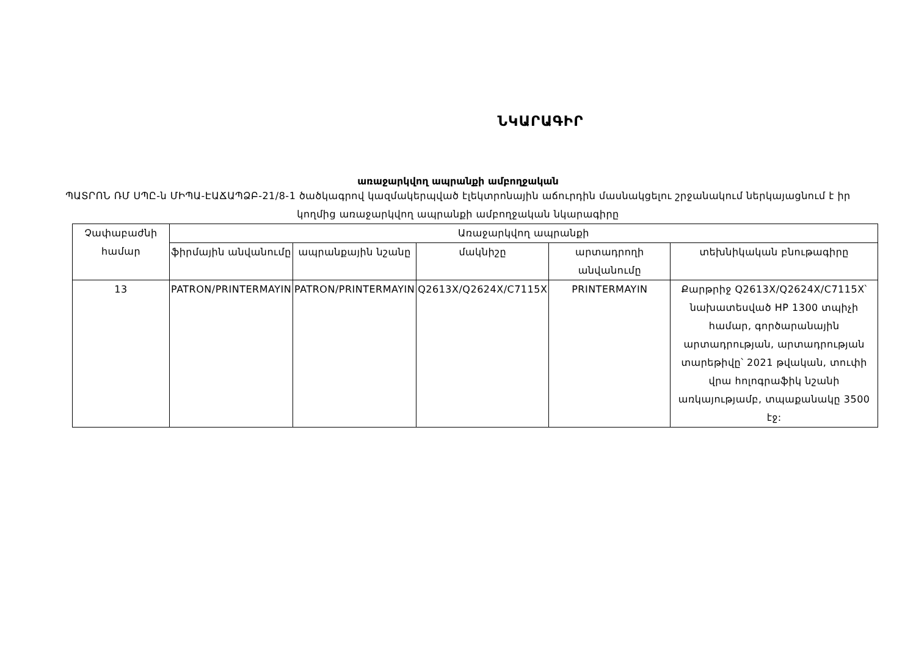ՆԿԱՐԱԳԻՐ
առաջարկվող ապրանքի ամբողջական
ՊԱՏՐՈՆ ՌՄ ՍՊԸ-ն ՄԻՊԱ-ԷԱՃԱՊՁԲ-21/8-1 ծածկագրով կազմակերպված էլեկտրոնային աճուրդին մասնակցելու շրջանակում ներկայացնում է իր կողմից առաջարկվող ապրանքի ամբողջական նկարագիրը
| Չափաբաժնի համար | Առաջարկվող ապրանքի | | | | |
| --- | --- | --- | --- | --- | --- |
| | ֆիրմային անվանումը | ապրանքային նշանը | մակնիշը | արտադրողի անվանումը | տեխնիկական բնութագիրը |
| 13 | PATRON/PRINTERMAYIN | PATRON/PRINTERMAYIN | Q2613X/Q2624X/C7115X | PRINTERMAYIN | Քարթրիջ Q2613X/Q2624X/C7115X՝ նախատեսված HP 1300 տպիչի համար, գործարանային արտադրության, արտադրության տարեթիվը՝ 2021 թվական, տուփի վրա հոլոգրաֆիկ նշանի առկայությամբ, տպաքանակը 3500 էջ: |